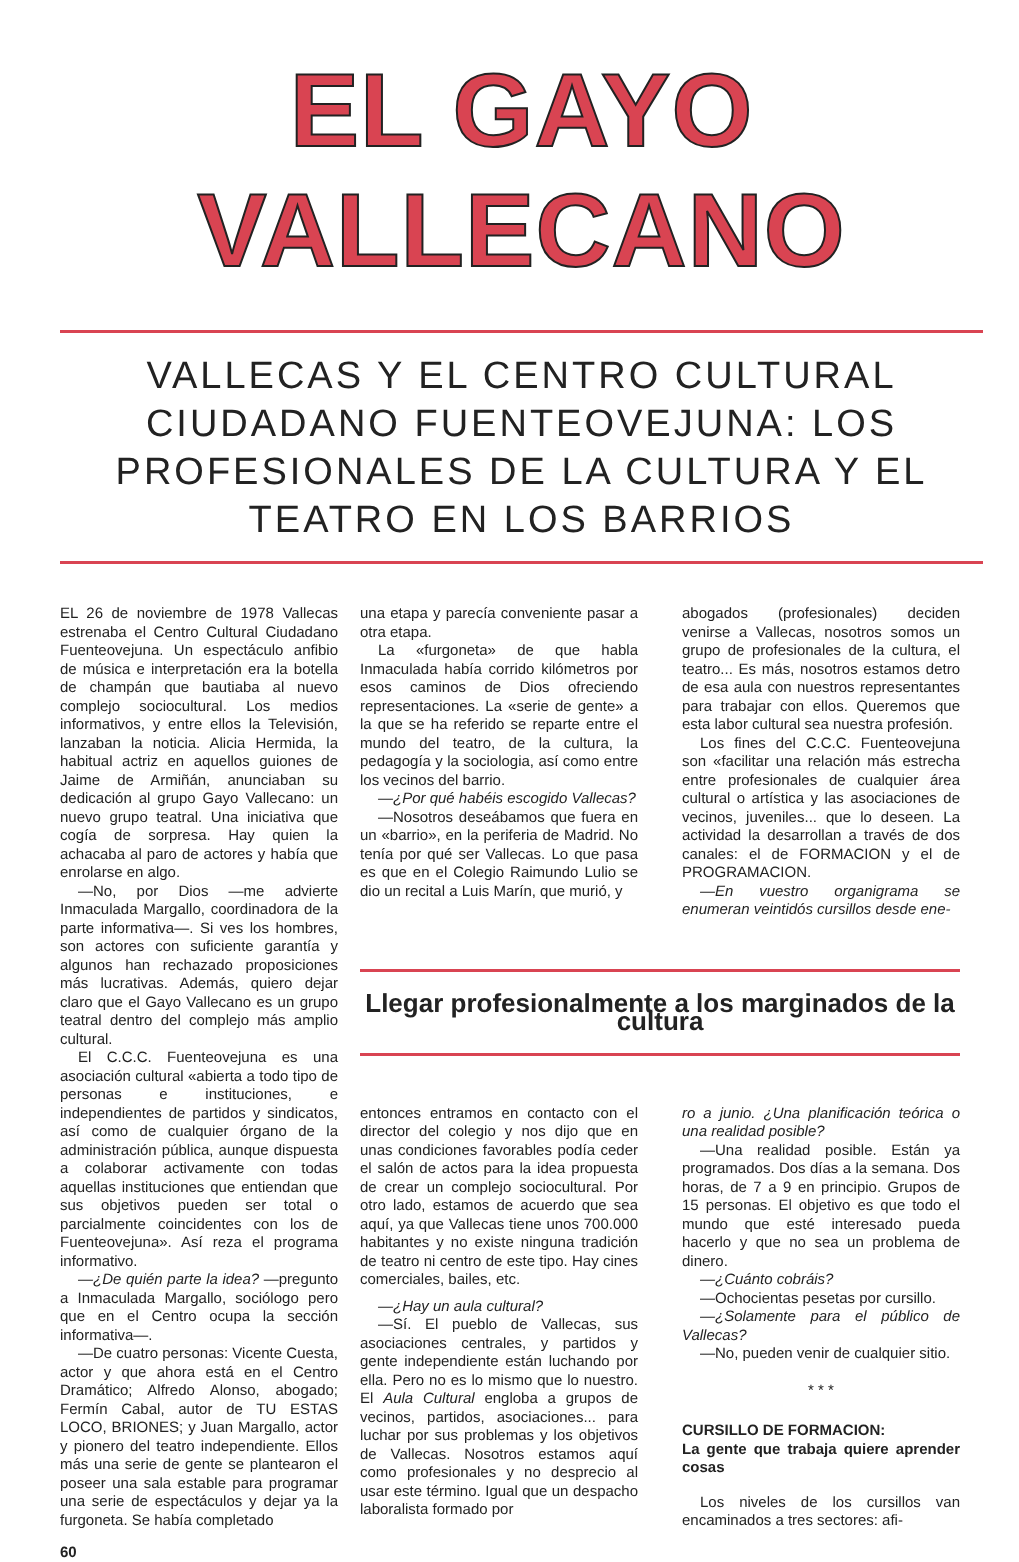EL GAYO VALLECANO
VALLECAS Y EL CENTRO CULTURAL CIUDADANO FUENTEOVEJUNA: LOS PROFESIONALES DE LA CULTURA Y EL TEATRO EN LOS BARRIOS
EL 26 de noviembre de 1978 Vallecas estrenaba el Centro Cultural Ciudadano Fuenteovejuna. Un espectáculo anfibio de música e interpretación era la botella de champán que bautiaba al nuevo complejo sociocultural. Los medios informativos, y entre ellos la Televisión, lanzaban la noticia. Alicia Hermida, la habitual actriz en aquellos guiones de Jaime de Armiñán, anunciaban su dedicación al grupo Gayo Vallecano: un nuevo grupo teatral. Una iniciativa que cogía de sorpresa. Hay quien la achacaba al paro de actores y había que enrolarse en algo.
—No, por Dios —me advierte Inmaculada Margallo, coordinadora de la parte informativa—. Si ves los hombres, son actores con suficiente garantía y algunos han rechazado proposiciones más lucrativas. Además, quiero dejar claro que el Gayo Vallecano es un grupo teatral dentro del complejo más amplio cultural.
El C.C.C. Fuenteovejuna es una asociación cultural «abierta a todo tipo de personas e instituciones, e independientes de partidos y sindicatos, así como de cualquier órgano de la administración pública, aunque dispuesta a colaborar activamente con todas aquellas instituciones que entiendan que sus objetivos pueden ser total o parcialmente coincidentes con los de Fuenteovejuna». Así reza el programa informativo.
—¿De quién parte la idea? —pregunto a Inmaculada Margallo, sociólogo pero que en el Centro ocupa la sección informativa—.
—De cuatro personas: Vicente Cuesta, actor y que ahora está en el Centro Dramático; Alfredo Alonso, abogado; Fermín Cabal, autor de TU ESTAS LOCO, BRIONES; y Juan Margallo, actor y pionero del teatro independiente. Ellos más una serie de gente se plantearon el poseer una sala estable para programar una serie de espectáculos y dejar ya la furgoneta. Se había completado
60
una etapa y parecía conveniente pasar a otra etapa.
La «furgoneta» de que habla Inmaculada había corrido kilómetros por esos caminos de Dios ofreciendo representaciones. La «serie de gente» a la que se ha referido se reparte entre el mundo del teatro, de la cultura, la pedagogía y la sociologia, así como entre los vecinos del barrio.
—¿Por qué habéis escogido Vallecas?
—Nosotros deseábamos que fuera en un «barrio», en la periferia de Madrid. No tenía por qué ser Vallecas. Lo que pasa es que en el Colegio Raimundo Lulio se dio un recital a Luis Marín, que murió, y
abogados (profesionales) deciden venirse a Vallecas, nosotros somos un grupo de profesionales de la cultura, el teatro... Es más, nosotros estamos detro de esa aula con nuestros representantes para trabajar con ellos. Queremos que esta labor cultural sea nuestra profesión.
Los fines del C.C.C. Fuenteovejuna son «facilitar una relación más estrecha entre profesionales de cualquier área cultural o artística y las asociaciones de vecinos, juveniles... que lo deseen. La actividad la desarrollan a través de dos canales: el de FORMACION y el de PROGRAMACION.
—En vuestro organigrama se enumeran veintidós cursillos desde ene-
Llegar profesionalmente a los marginados de la cultura
entonces entramos en contacto con el director del colegio y nos dijo que en unas condiciones favorables podía ceder el salón de actos para la idea propuesta de crear un complejo sociocultural. Por otro lado, estamos de acuerdo que sea aquí, ya que Vallecas tiene unos 700.000 habitantes y no existe ninguna tradición de teatro ni centro de este tipo. Hay cines comerciales, bailes, etc.
—¿Hay un aula cultural?
—Sí. El pueblo de Vallecas, sus asociaciones centrales, y partidos y gente independiente están luchando por ella. Pero no es lo mismo que lo nuestro. El Aula Cultural engloba a grupos de vecinos, partidos, asociaciones... para luchar por sus problemas y los objetivos de Vallecas. Nosotros estamos aquí como profesionales y no desprecio al usar este término. Igual que un despacho laboralista formado por
ro a junio. ¿Una planificación teórica o una realidad posible?
—Una realidad posible. Están ya programados. Dos días a la semana. Dos horas, de 7 a 9 en principio. Grupos de 15 personas. El objetivo es que todo el mundo que esté interesado pueda hacerlo y que no sea un problema de dinero.
—¿Cuánto cobráis?
—Ochocientas pesetas por cursillo.
—¿Solamente para el público de Vallecas?
—No, pueden venir de cualquier sitio.
* * *
CURSILLO DE FORMACION:
La gente que trabaja quiere aprender cosas
Los niveles de los cursillos van encaminados a tres sectores: afi-